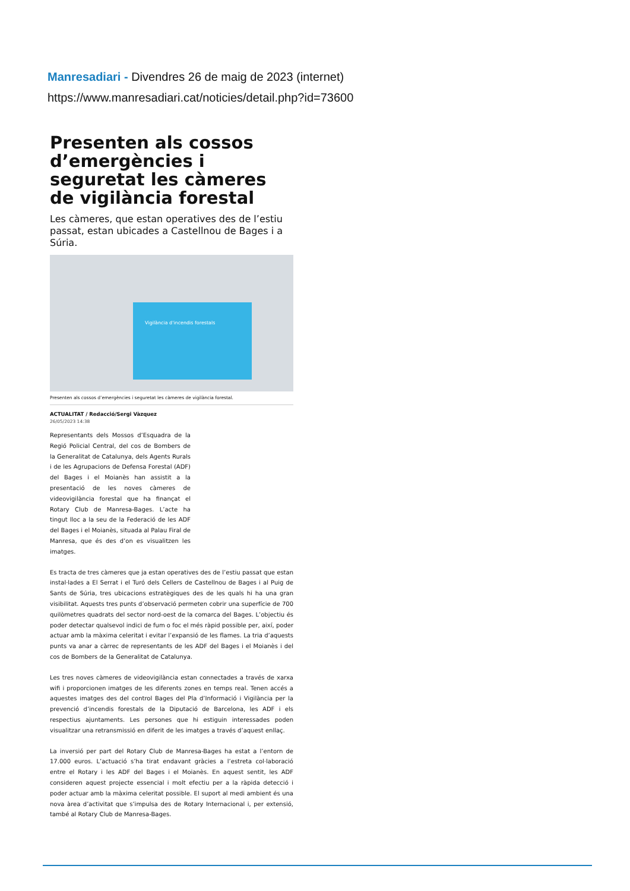Manresadiari - Divendres 26 de maig de 2023 (internet)
https://www.manresadiari.cat/noticies/detail.php?id=73600
Presenten als cossos d’emergències i seguretat les càmeres de vigilància forestal
Les càmeres, que estan operatives des de l’estiu passat, estan ubicades a Castellnou de Bages i a Súria.
Vigilància d'incendis forestals
Presenten als cossos d’emergències i seguretat les càmeres de vigilància forestal.
ACTUALITAT / Redacció/Sergi Vàzquez
26/05/2023 14:38
Representants dels Mossos d’Esquadra de la Regió Policial Central, del cos de Bombers de la Generalitat de Catalunya, dels Agents Rurals i de les Agrupacions de Defensa Forestal (ADF) del Bages i el Moianès han assistit a la presentació de les noves càmeres de videovigilància forestal que ha finançat el Rotary Club de Manresa-Bages. L’acte ha tingut lloc a la seu de la Federació de les ADF del Bages i el Moianès, situada al Palau Firal de Manresa, que és des d’on es visualitzen les imatges.
Es tracta de tres càmeres que ja estan operatives des de l’estiu passat que estan instal·lades a El Serrat i el Turó dels Cellers de Castellnou de Bages i al Puig de Sants de Súria, tres ubicacions estratègiques des de les quals hi ha una gran visibilitat. Aquests tres punts d’observació permeten cobrir una superfície de 700 quilòmetres quadrats del sector nord-oest de la comarca del Bages. L’objectiu és poder detectar qualsevol indici de fum o foc el més ràpid possible per, així, poder actuar amb la màxima celeritat i evitar l’expansió de les flames. La tria d’aquests punts va anar a càrrec de representants de les ADF del Bages i el Moianès i del cos de Bombers de la Generalitat de Catalunya.
Les tres noves càmeres de videovigilància estan connectades a través de xarxa wifi i proporcionen imatges de les diferents zones en temps real. Tenen accés a aquestes imatges des del control Bages del Pla d’Informació i Vigilància per la prevenció d’incendis forestals de la Diputació de Barcelona, les ADF i els respectius ajuntaments. Les persones que hi estiguin interessades poden visualitzar una retransmissió en diferit de les imatges a través d’aquest enllaç.
La inversió per part del Rotary Club de Manresa-Bages ha estat a l’entorn de 17.000 euros. L’actuació s’ha tirat endavant gràcies a l’estreta col·laboració entre el Rotary i les ADF del Bages i el Moianès. En aquest sentit, les ADF consideren aquest projecte essencial i molt efectiu per a la ràpida detecció i poder actuar amb la màxima celeritat possible. El suport al medi ambient és una nova àrea d’activitat que s’impulsa des de Rotary Internacional i, per extensió, també al Rotary Club de Manresa-Bages.